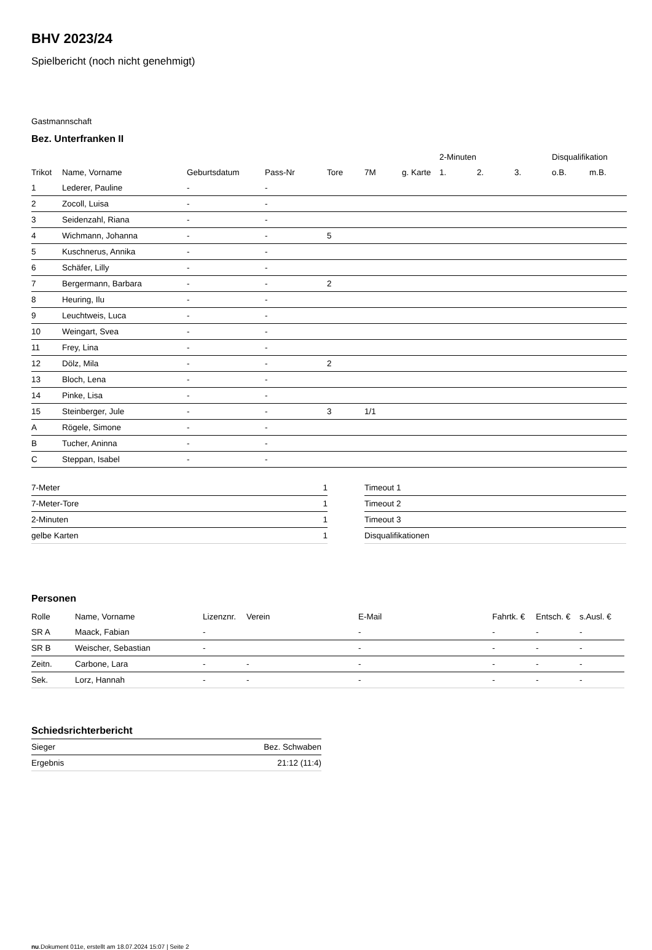BHV 2023/24
Spielbericht (noch nicht genehmigt)
Gastmannschaft
Bez. Unterfranken II
| | | | | | | | 2-Minuten | | | Disqualifikation | |
| --- | --- | --- | --- | --- | --- | --- | --- | --- | --- | --- | --- |
| Trikot | Name, Vorname | Geburtsdatum | Pass-Nr | Tore | 7M | g. Karte | 1. | 2. | 3. | o.B. | m.B. |
| 1 | Lederer, Pauline | - | - | | | | | | | | |
| 2 | Zocoll, Luisa | - | - | | | | | | | | |
| 3 | Seidenzahl, Riana | - | - | | | | | | | | |
| 4 | Wichmann, Johanna | - | - | 5 | | | | | | | |
| 5 | Kuschnerus, Annika | - | - | | | | | | | | |
| 6 | Schäfer, Lilly | - | - | | | | | | | | |
| 7 | Bergermann, Barbara | - | - | 2 | | | | | | | |
| 8 | Heuring, Ilu | - | - | | | | | | | | |
| 9 | Leuchtweis, Luca | - | - | | | | | | | | |
| 10 | Weingart, Svea | - | - | | | | | | | | |
| 11 | Frey, Lina | - | - | | | | | | | | |
| 12 | Dölz, Mila | - | - | 2 | | | | | | | |
| 13 | Bloch, Lena | - | - | | | | | | | | |
| 14 | Pinke, Lisa | - | - | | | | | | | | |
| 15 | Steinberger, Jule | - | - | 3 | 1/1 | | | | | | |
| A | Rögele, Simone | - | - | | | | | | | | |
| B | Tucher, Aninna | - | - | | | | | | | | |
| C | Steppan, Isabel | - | - | | | | | | | | |
| 7-Meter | 1 |
| 7-Meter-Tore | 1 |
| 2-Minuten | 1 |
| gelbe Karten | 1 |
| Timeout 1 |
| Timeout 2 |
| Timeout 3 |
| Disqualifikationen |
Personen
| Rolle | Name, Vorname | Lizenznr. | Verein | E-Mail | Fahrtk. € | Entsch. € | s.Ausl. € |
| --- | --- | --- | --- | --- | --- | --- | --- |
| SR A | Maack, Fabian | - | | - | - | - | - |
| SR B | Weischer, Sebastian | - | | - | - | - | - |
| Zeitn. | Carbone, Lara | - | - | - | - | - | - |
| Sek. | Lorz, Hannah | - | - | - | - | - | - |
Schiedsrichterbericht
| Sieger | Bez. Schwaben |
| Ergebnis | 21:12 (11:4) |
nu.Dokument 011e, erstellt am 18.07.2024 15:07 | Seite 2